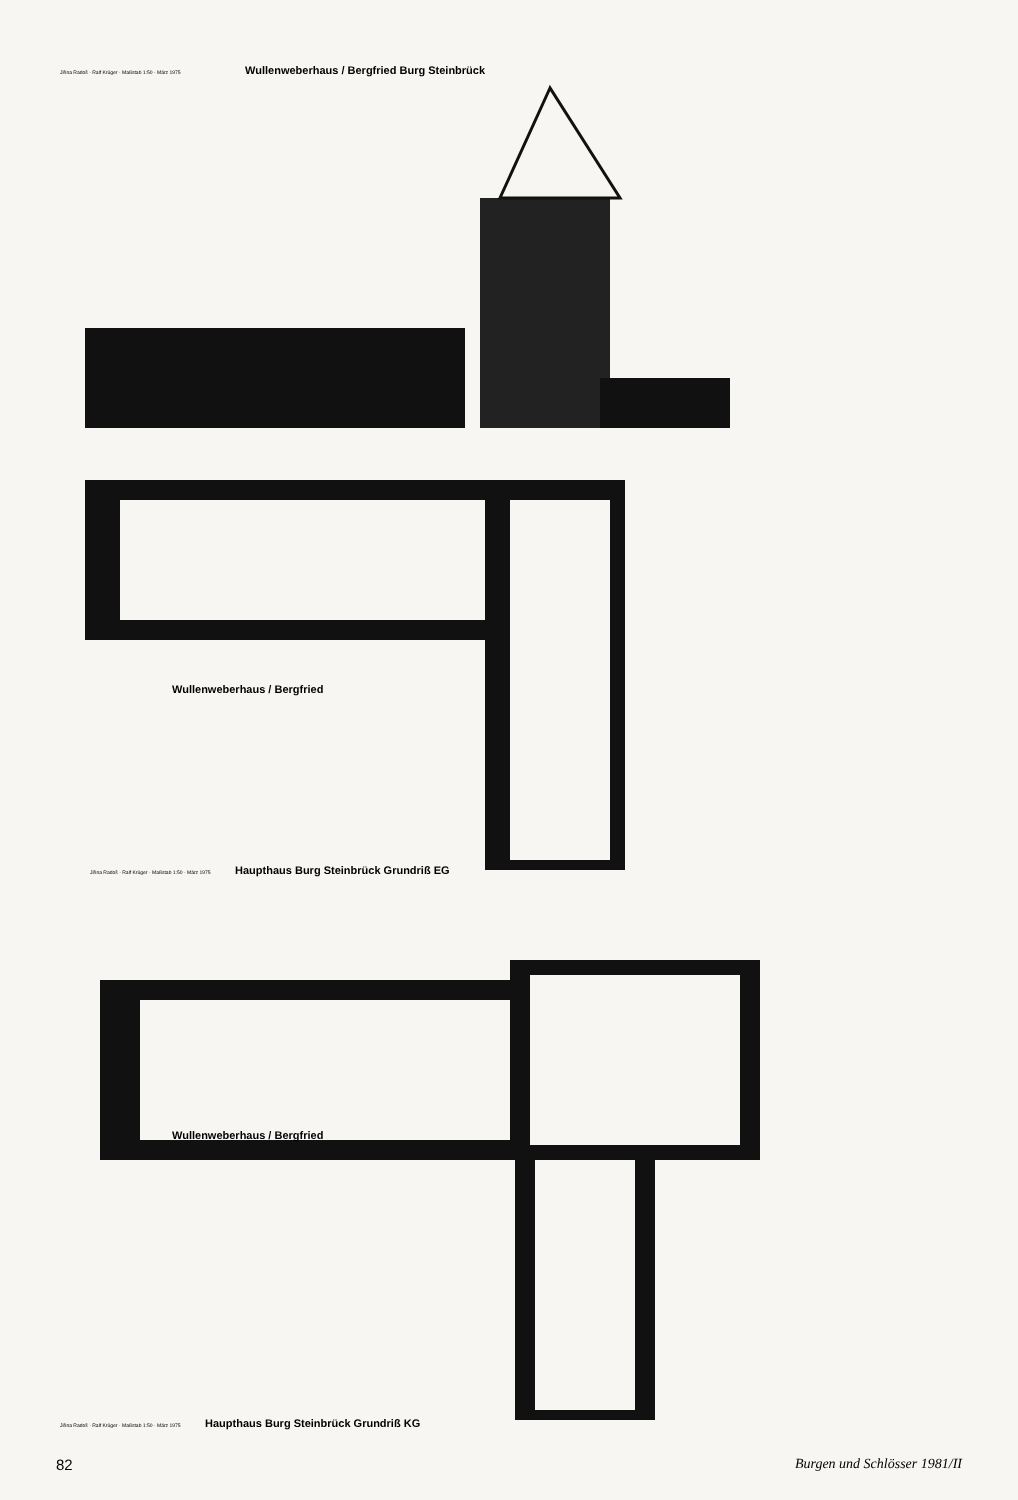Jiřina Radoš · Ralf Krüger · Maßstab 1:50 · März 1975 Wullenweberhaus / Bergfried Burg Steinbrück
Wullenweberhaus / Bergfried
Jiřina Radoš · Ralf Krüger · Maßstab 1:50 · März 1975 Haupthaus Burg Steinbrück Grundriß EG
Wullenweberhaus / Bergfried
Jiřina Radoš · Ralf Krüger · Maßstab 1:50 · März 1975 Haupthaus Burg Steinbrück Grundriß KG
82 Burgen und Schlösser 1981/II